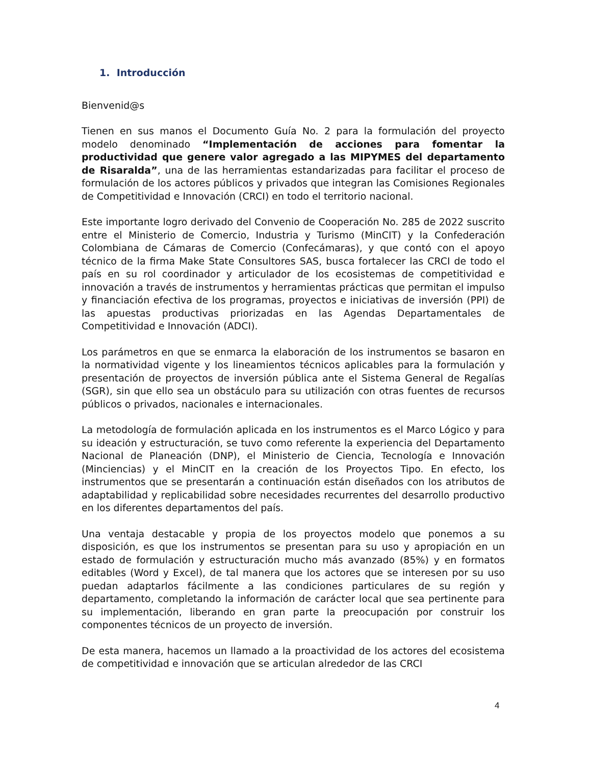1. Introducción
Bienvenid@s
Tienen en sus manos el Documento Guía No. 2 para la formulación del proyecto modelo denominado “Implementación de acciones para fomentar la productividad que genere valor agregado a las MIPYMES del departamento de Risaralda”, una de las herramientas estandarizadas para facilitar el proceso de formulación de los actores públicos y privados que integran las Comisiones Regionales de Competitividad e Innovación (CRCI) en todo el territorio nacional.
Este importante logro derivado del Convenio de Cooperación No. 285 de 2022 suscrito entre el Ministerio de Comercio, Industria y Turismo (MinCIT) y la Confederación Colombiana de Cámaras de Comercio (Confecámaras), y que contó con el apoyo técnico de la firma Make State Consultores SAS, busca fortalecer las CRCI de todo el país en su rol coordinador y articulador de los ecosistemas de competitividad e innovación a través de instrumentos y herramientas prácticas que permitan el impulso y financiación efectiva de los programas, proyectos e iniciativas de inversión (PPI) de las apuestas productivas priorizadas en las Agendas Departamentales de Competitividad e Innovación (ADCI).
Los parámetros en que se enmarca la elaboración de los instrumentos se basaron en la normatividad vigente y los lineamientos técnicos aplicables para la formulación y presentación de proyectos de inversión pública ante el Sistema General de Regalías (SGR), sin que ello sea un obstáculo para su utilización con otras fuentes de recursos públicos o privados, nacionales e internacionales.
La metodología de formulación aplicada en los instrumentos es el Marco Lógico y para su ideación y estructuración, se tuvo como referente la experiencia del Departamento Nacional de Planeación (DNP), el Ministerio de Ciencia, Tecnología e Innovación (Minciencias) y el MinCIT en la creación de los Proyectos Tipo. En efecto, los instrumentos que se presentarán a continuación están diseñados con los atributos de adaptabilidad y replicabilidad sobre necesidades recurrentes del desarrollo productivo en los diferentes departamentos del país.
Una ventaja destacable y propia de los proyectos modelo que ponemos a su disposición, es que los instrumentos se presentan para su uso y apropiación en un estado de formulación y estructuración mucho más avanzado (85%) y en formatos editables (Word y Excel), de tal manera que los actores que se interesen por su uso puedan adaptarlos fácilmente a las condiciones particulares de su región y departamento, completando la información de carácter local que sea pertinente para su implementación, liberando en gran parte la preocupación por construir los componentes técnicos de un proyecto de inversión.
De esta manera, hacemos un llamado a la proactividad de los actores del ecosistema de competitividad e innovación que se articulan alrededor de las CRCI
4